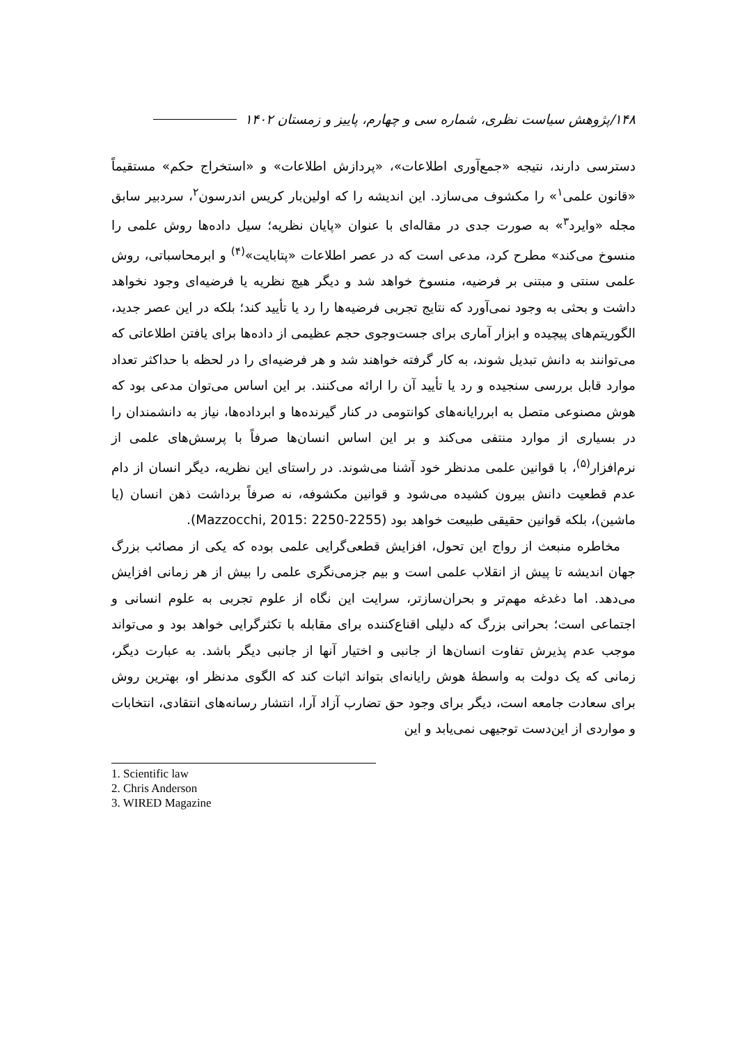۱۴۸/پژوهش سیاست نظری، شماره سی و چهارم، پاییز و زمستان ۱۴۰۲
دسترسی دارند، نتیجه «جمع‌آوری اطلاعات»، «پردازش اطلاعات» و «استخراج حکم» مستقیماً «قانون علمی<sup>۱</sup>» را مکشوف می‌سازد. این اندیشه را که اولین‌بار کریس اندرسون<sup>۲</sup>، سردبیر سابق مجله «وایرد<sup>۳</sup>» به صورت جدی در مقاله‌ای با عنوان «پایان نظریه؛ سیل داده‌ها روش علمی را منسوخ می‌کند» مطرح کرد، مدعی است که در عصر اطلاعات «پتابایت»<sup>(۴)</sup> و ابرمحاسباتی، روش علمی سنتی و مبتنی بر فرضیه، منسوخ خواهد شد و دیگر هیچ نظریه یا فرضیه‌ای وجود نخواهد داشت و بحثی به وجود نمی‌آورد که نتایج تجربی فرضیه‌ها را رد یا تأیید کند؛ بلکه در این عصر جدید، الگوریتم‌های پیچیده و ابزار آماری برای جست‌وجوی حجم عظیمی از داده‌ها برای یافتن اطلاعاتی که می‌توانند به دانش تبدیل شوند، به کار گرفته خواهند شد و هر فرضیه‌ای را در لحظه با حداکثر تعداد موارد قابل بررسی سنجیده و رد یا تأیید آن را ارائه می‌کنند. بر این اساس می‌توان مدعی بود که هوش مصنوعی متصل به ابررایانه‌های کوانتومی در کنار گیرنده‌ها و ابرداده‌ها، نیاز به دانشمندان را در بسیاری از موارد منتفی می‌کند و بر این اساس انسان‌ها صرفاً با پرسش‌های علمی از نرم‌افزار<sup>(۵)</sup>، با قوانین علمی مدنظر خود آشنا می‌شوند. در راستای این نظریه، دیگر انسان از دام عدم قطعیت دانش بیرون کشیده می‌شود و قوانین مکشوفه، نه صرفاً برداشت ذهن انسان (یا ماشین)، بلکه قوانین حقیقی طبیعت خواهد بود (Mazzocchi, 2015: 2250-2255).
مخاطره منبعث از رواج این تحول، افزایش قطعی‌گرایی علمی بوده که یکی از مصائب بزرگ جهان اندیشه تا پیش از انقلاب علمی است و بیم جزمی‌نگری علمی را بیش از هر زمانی افزایش می‌دهد. اما دغدغه مهم‌تر و بحران‌سازتر، سرایت این نگاه از علوم تجربی به علوم انسانی و اجتماعی است؛ بحرانی بزرگ که دلیلی اقناع‌کننده برای مقابله با تکثرگرایی خواهد بود و می‌تواند موجب عدم پذیرش تفاوت انسان‌ها از جانبی و اختیار آنها از جانبی دیگر باشد. به عبارت دیگر، زمانی که یک دولت به واسطهٔ هوش رایانه‌ای بتواند اثبات کند که الگوی مدنظر او، بهترین روش برای سعادت جامعه است، دیگر برای وجود حق تضارب آزاد آرا، انتشار رسانه‌های انتقادی، انتخابات و مواردی از این‌دست توجیهی نمی‌یابد و این
1. Scientific law
2. Chris Anderson
3. WIRED Magazine